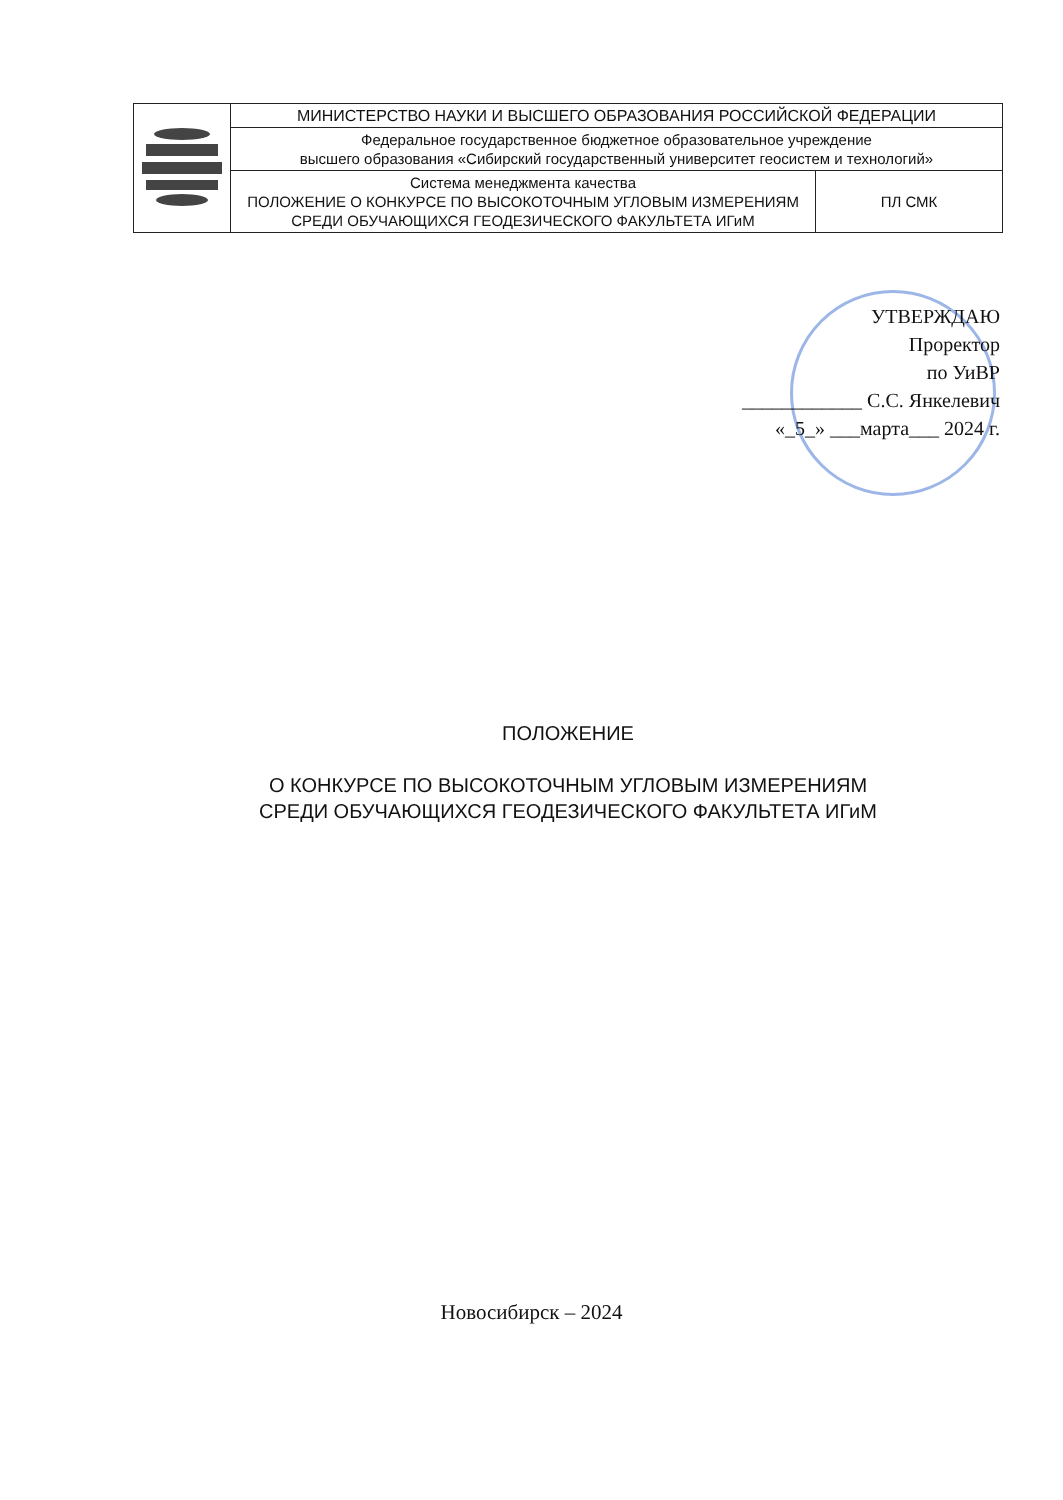| | МИНИСТЕРСТВО НАУКИ И ВЫСШЕГО ОБРАЗОВАНИЯ РОССИЙСКОЙ ФЕДЕРАЦИИ | |
| | Федеральное государственное бюджетное образовательное учреждение высшего образования «Сибирский государственный университет геосистем и технологий» | |
| | Система менеджмента качества ПОЛОЖЕНИЕ О КОНКУРСЕ ПО ВЫСОКОТОЧНЫМ УГЛОВЫМ ИЗМЕРЕНИЯМ СРЕДИ ОБУЧАЮЩИХСЯ ГЕОДЕЗИЧЕСКОГО ФАКУЛЬТЕТА ИГиМ | ПЛ СМК |
УТВЕРЖДАЮ
Проректор
по УиВР
____________ С.С. Янкелевич
«_5_» ___марта___ 2024 г.
ПОЛОЖЕНИЕ
О КОНКУРСЕ ПО ВЫСОКОТОЧНЫМ УГЛОВЫМ ИЗМЕРЕНИЯМ
СРЕДИ ОБУЧАЮЩИХСЯ ГЕОДЕЗИЧЕСКОГО ФАКУЛЬТЕТА ИГиМ
Новосибирск – 2024